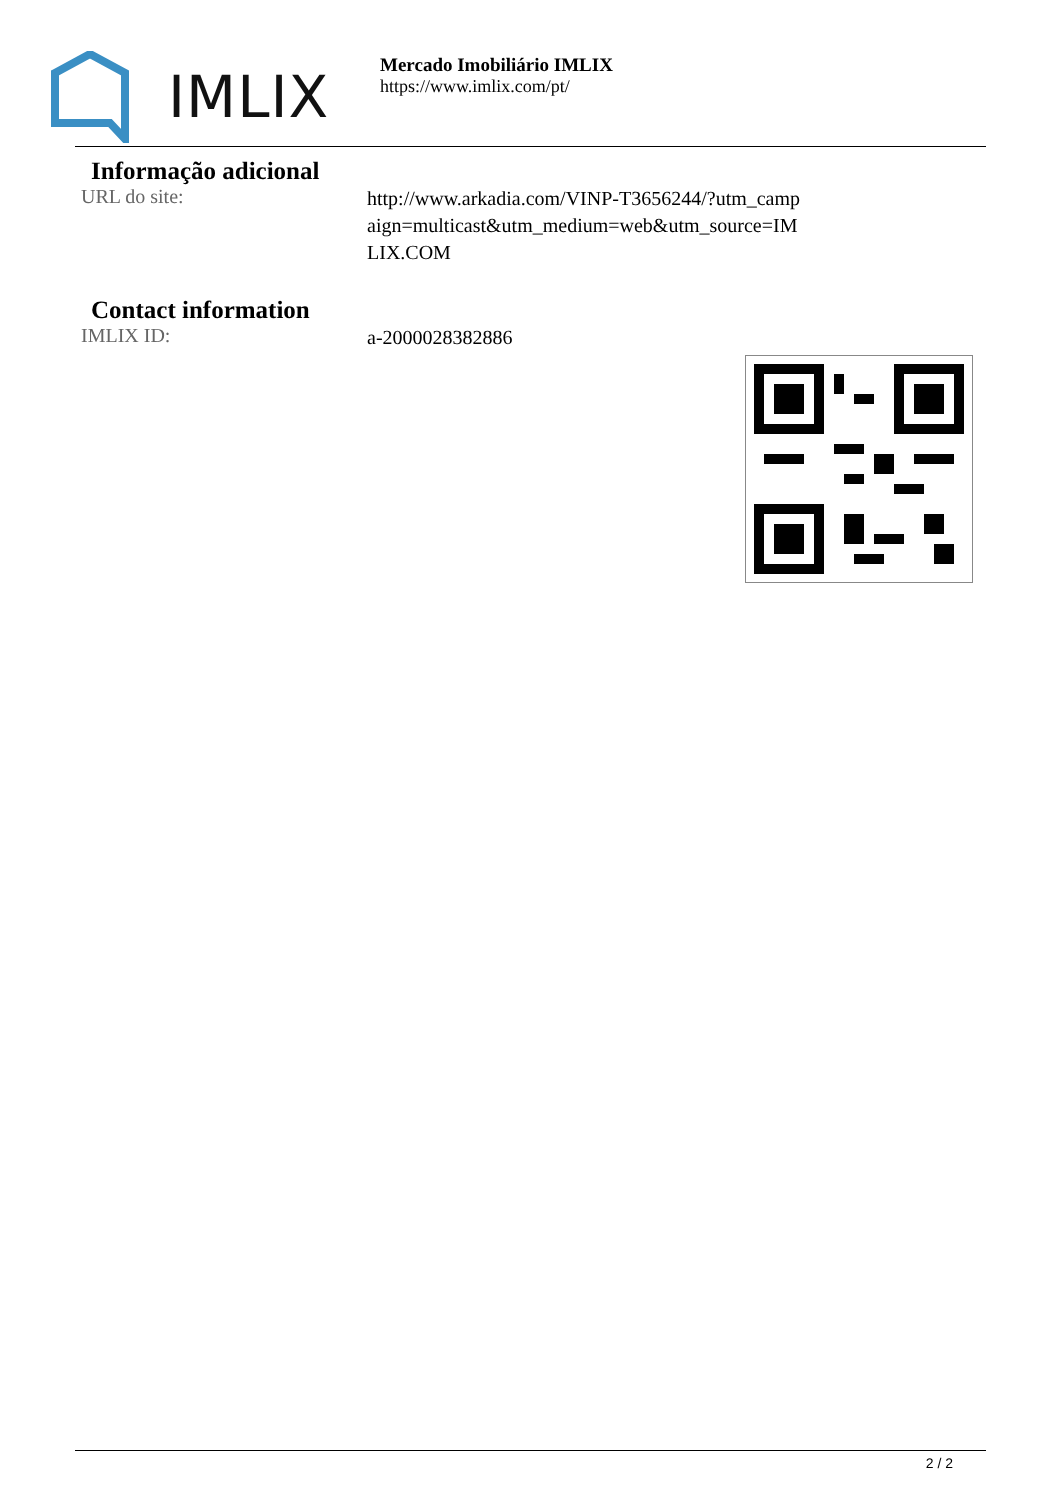IMLIX
Mercado Imobiliário IMLIX
https://www.imlix.com/pt/
Informação adicional
URL do site:
http://www.arkadia.com/VINP-T3656244/?utm_campaign=multicast&utm_medium=web&utm_source=IMLIX.COM
Contact information
IMLIX ID:
a-2000028382886
2 / 2